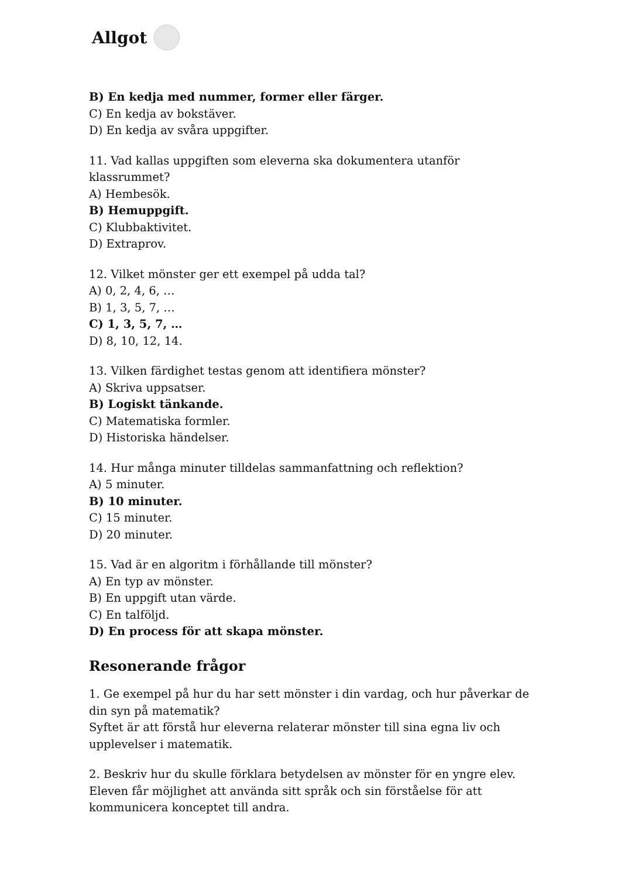Allgot
B) En kedja med nummer, former eller färger.
C) En kedja av bokstäver.
D) En kedja av svåra uppgifter.
11. Vad kallas uppgiften som eleverna ska dokumentera utanför klassrummet?
A) Hembesök.
B) Hemuppgift.
C) Klubbaktivitet.
D) Extraprov.
12. Vilket mönster ger ett exempel på udda tal?
A) 0, 2, 4, 6, …
B) 1, 3, 5, 7, …
C) 1, 3, 5, 7, …
D) 8, 10, 12, 14.
13. Vilken färdighet testas genom att identifiera mönster?
A) Skriva uppsatser.
B) Logiskt tänkande.
C) Matematiska formler.
D) Historiska händelser.
14. Hur många minuter tilldelas sammanfattning och reflektion?
A) 5 minuter.
B) 10 minuter.
C) 15 minuter.
D) 20 minuter.
15. Vad är en algoritm i förhållande till mönster?
A) En typ av mönster.
B) En uppgift utan värde.
C) En talföljd.
D) En process för att skapa mönster.
Resonerande frågor
1. Ge exempel på hur du har sett mönster i din vardag, och hur påverkar de din syn på matematik?
Syftet är att förstå hur eleverna relaterar mönster till sina egna liv och upplevelser i matematik.
2. Beskriv hur du skulle förklara betydelsen av mönster för en yngre elev.
Eleven får möjlighet att använda sitt språk och sin förståelse för att kommunicera konceptet till andra.